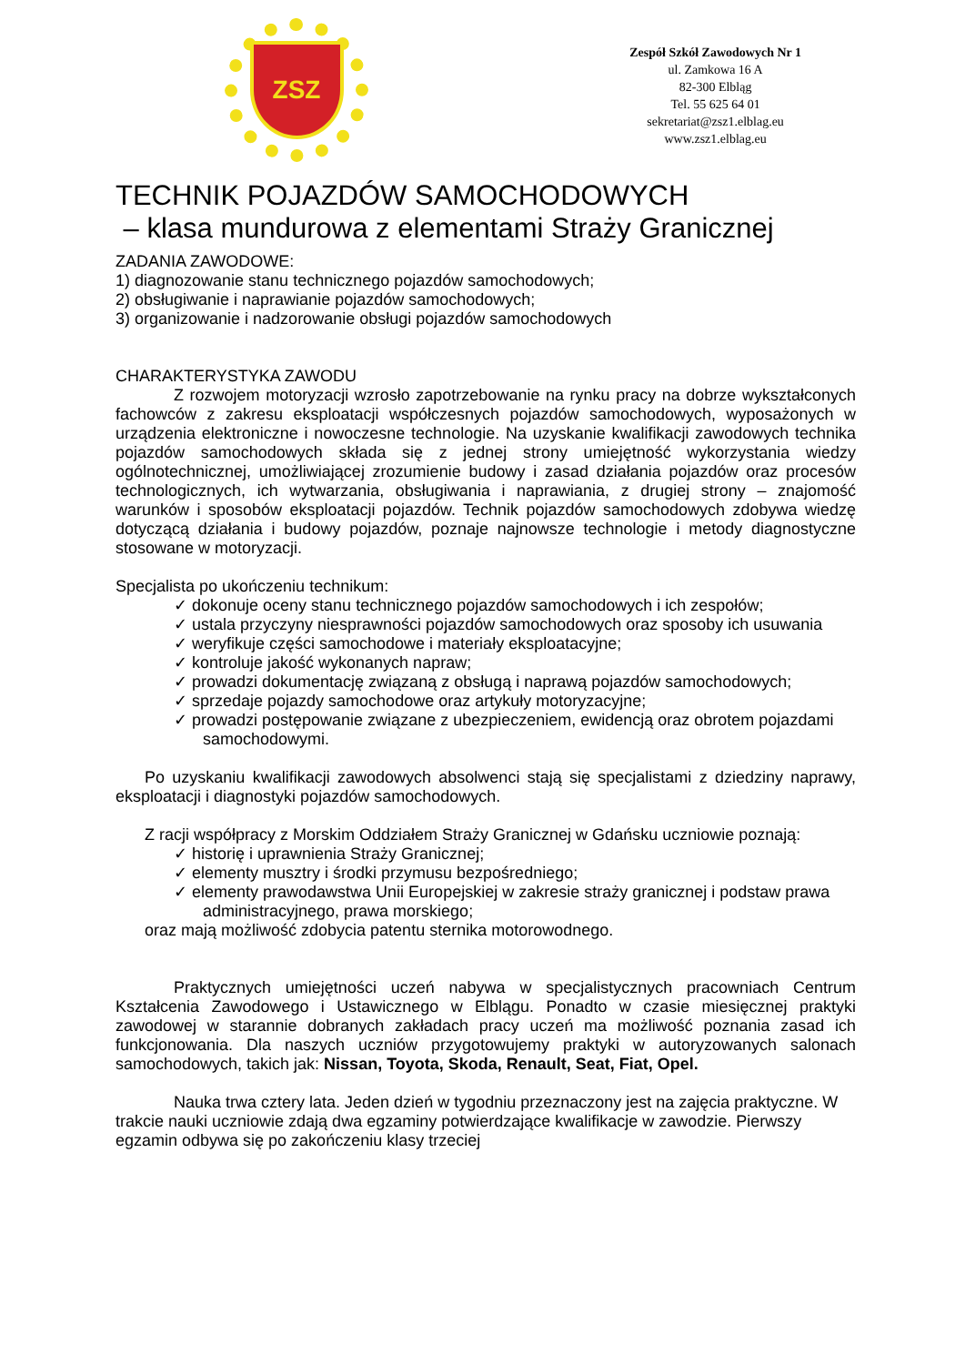ZSZ
Zespół Szkół Zawodowych Nr 1
ul. Zamkowa 16 A
82-300 Elbląg
Tel. 55 625 64 01
sekretariat@zsz1.elblag.eu
www.zsz1.elblag.eu
TECHNIK POJAZDÓW SAMOCHODOWYCH
– klasa mundurowa z elementami Straży Granicznej
ZADANIA ZAWODOWE:
1) diagnozowanie stanu technicznego pojazdów samochodowych;
2) obsługiwanie i naprawianie pojazdów samochodowych;
3) organizowanie i nadzorowanie obsługi pojazdów samochodowych
CHARAKTERYSTYKA ZAWODU
Z rozwojem motoryzacji wzrosło zapotrzebowanie na rynku pracy na dobrze wykształconych fachowców z zakresu eksploatacji współczesnych pojazdów samochodowych, wyposażonych w urządzenia elektroniczne i nowoczesne technologie. Na uzyskanie kwalifikacji zawodowych technika pojazdów samochodowych składa się z jednej strony umiejętność wykorzystania wiedzy ogólnotechnicznej, umożliwiającej zrozumienie budowy i zasad działania pojazdów oraz procesów technologicznych, ich wytwarzania, obsługiwania i naprawiania, z drugiej strony – znajomość warunków i sposobów eksploatacji pojazdów. Technik pojazdów samochodowych zdobywa wiedzę dotyczącą działania i budowy pojazdów, poznaje najnowsze technologie i metody diagnostyczne stosowane w motoryzacji.
Specjalista po ukończeniu technikum:
✓ dokonuje oceny stanu technicznego pojazdów samochodowych i ich zespołów;
✓ ustala przyczyny niesprawności pojazdów samochodowych oraz sposoby ich usuwania
✓ weryfikuje części samochodowe i materiały eksploatacyjne;
✓ kontroluje jakość wykonanych napraw;
✓ prowadzi dokumentację związaną z obsługą i naprawą pojazdów samochodowych;
✓ sprzedaje pojazdy samochodowe oraz artykuły motoryzacyjne;
✓ prowadzi postępowanie związane z ubezpieczeniem, ewidencją oraz obrotem pojazdami samochodowymi.
Po uzyskaniu kwalifikacji zawodowych absolwenci stają się specjalistami z dziedziny naprawy, eksploatacji i diagnostyki pojazdów samochodowych.
Z racji współpracy z Morskim Oddziałem Straży Granicznej w Gdańsku uczniowie poznają:
✓ historię i uprawnienia Straży Granicznej;
✓ elementy musztry i środki przymusu bezpośredniego;
✓ elementy prawodawstwa Unii Europejskiej w zakresie straży granicznej i podstaw prawa administracyjnego, prawa morskiego;
oraz mają możliwość zdobycia patentu sternika motorowodnego.
Praktycznych umiejętności uczeń nabywa w specjalistycznych pracowniach Centrum Kształcenia Zawodowego i Ustawicznego w Elblągu. Ponadto w czasie miesięcznej praktyki zawodowej w starannie dobranych zakładach pracy uczeń ma możliwość poznania zasad ich funkcjonowania. Dla naszych uczniów przygotowujemy praktyki w autoryzowanych salonach samochodowych, takich jak: Nissan, Toyota, Skoda, Renault, Seat, Fiat, Opel.
Nauka trwa cztery lata. Jeden dzień w tygodniu przeznaczony jest na zajęcia praktyczne. W trakcie nauki uczniowie zdają dwa egzaminy potwierdzające kwalifikacje w zawodzie. Pierwszy egzamin odbywa się po zakończeniu klasy trzeciej